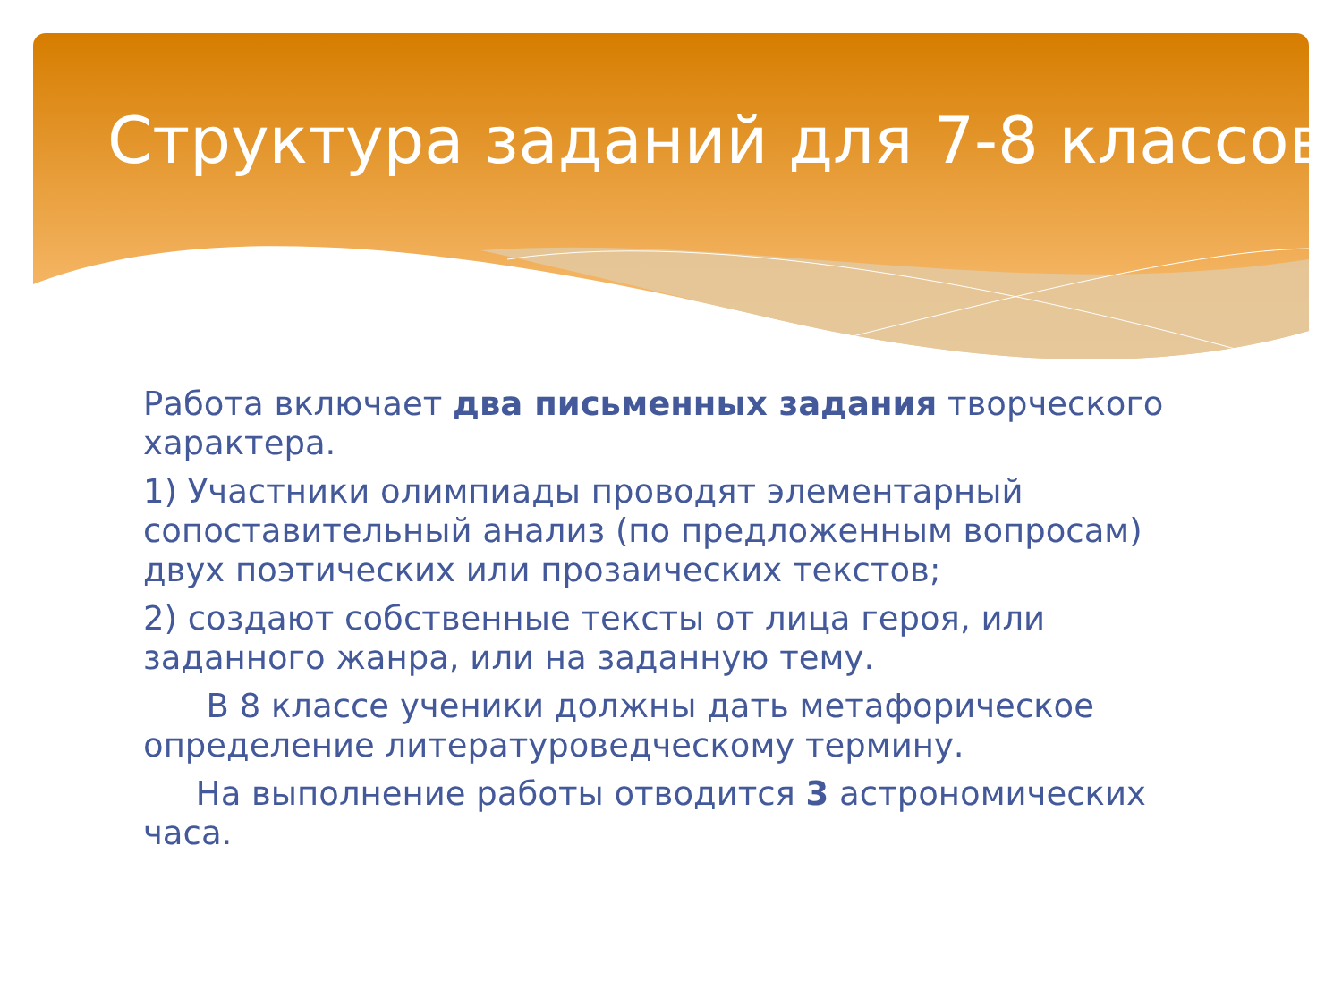Структура заданий для 7-8 классов
Работа включает два письменных задания творческого характера.
1) Участники олимпиады проводят элементарный сопоставительный анализ (по предложенным вопросам) двух поэтических или прозаических текстов;
2) создают собственные тексты от лица героя, или заданного жанра, или на заданную тему.
В 8 классе ученики должны дать метафорическое определение литературоведческому термину.
На выполнение работы отводится 3 астрономических часа.